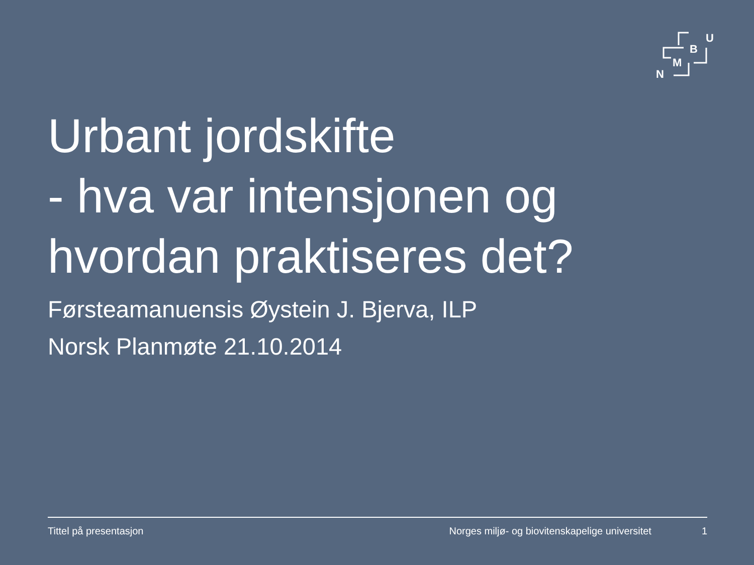N
M
B
U
Urbant jordskifte
- hva var intensjonen og hvordan praktiseres det?
Førsteamanuensis Øystein J. Bjerva, ILP
Norsk Planmøte 21.10.2014
Tittel på presentasjon Norges miljø- og biovitenskapelige universitet 1